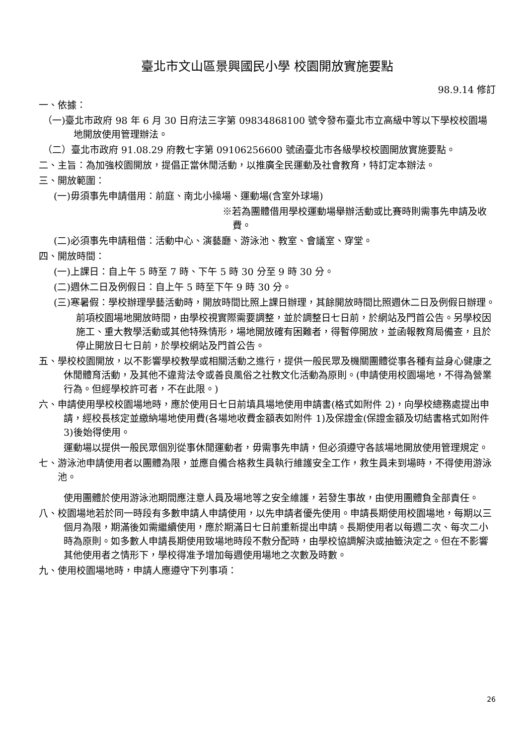臺北市文山區景興國民小學 校園開放實施要點
98.9.14 修訂
一、依據：
（一)臺北市政府 98 年 6 月 30 日府法三字第 09834868100 號令發布臺北市立高級中等以下學校校園場地開放使用管理辦法。
（二）臺北市政府 91.08.29 府教七字第 09106256600 號函臺北市各級學校校園開放實施要點。
二、主旨：為加強校園開放，提倡正當休閒活動，以推廣全民運動及社會教育，特訂定本辦法。
三、開放範圍：
(一)毋須事先申請借用：前庭、南北小操場、運動場(含室外球場)
※若為團體借用學校運動場舉辦活動或比賽時則需事先申請及收費。
(二)必須事先申請租借：活動中心、演藝廳、游泳池、教室、會議室、穿堂。
四、開放時間：
(一)上課日：自上午 5 時至 7 時、下午 5 時 30 分至 9 時 30 分。
(二)週休二日及例假日：自上午 5 時至下午 9 時 30 分。
(三)寒暑假：學校辦理學藝活動時，開放時間比照上課日辦理，其餘開放時間比照週休二日及例假日辦理。
前項校園場地開放時間，由學校視實際需要調整，並於調整日七日前，於網站及門首公告。另學校因施工、重大教學活動或其他特殊情形，場地開放確有困難者，得暫停開放，並函報教育局備查，且於停止開放日七日前，於學校網站及門首公告。
五、學校校園開放，以不影響學校教學或相關活動之進行，提供一般民眾及機關團體從事各種有益身心健康之休閒體育活動，及其他不違背法令或善良風俗之社教文化活動為原則。(申請使用校園場地，不得為營業行為。但經學校許可者，不在此限。)
六、申請使用學校校園場地時，應於使用日七日前填具場地使用申請書(格式如附件 2)，向學校總務處提出申請，經校長核定並繳納場地使用費(各場地收費金額表如附件 1)及保證金(保證金額及切結書格式如附件 3)後始得使用。
運動場以提供一般民眾個別從事休閒運動者，毋需事先申請，但必須遵守各該場地開放使用管理規定。
七、游泳池申請使用者以團體為限，並應自備合格救生員執行維護安全工作，救生員未到場時，不得使用游泳池。
使用團體於使用游泳池期間應注意人員及場地等之安全維護，若發生事故，由使用團體負全部責任。
八、校園場地若於同一時段有多數申請人申請使用，以先申請者優先使用。申請長期使用校園場地，每期以三個月為限，期滿後如需繼續使用，應於期滿日七日前重新提出申請。長期使用者以每週二次、每次二小時為原則。如多數人申請長期使用致場地時段不敷分配時，由學校協調解決或抽籤決定之。但在不影響其他使用者之情形下，學校得准予增加每週使用場地之次數及時數。
九、使用校園場地時，申請人應遵守下列事項：
26